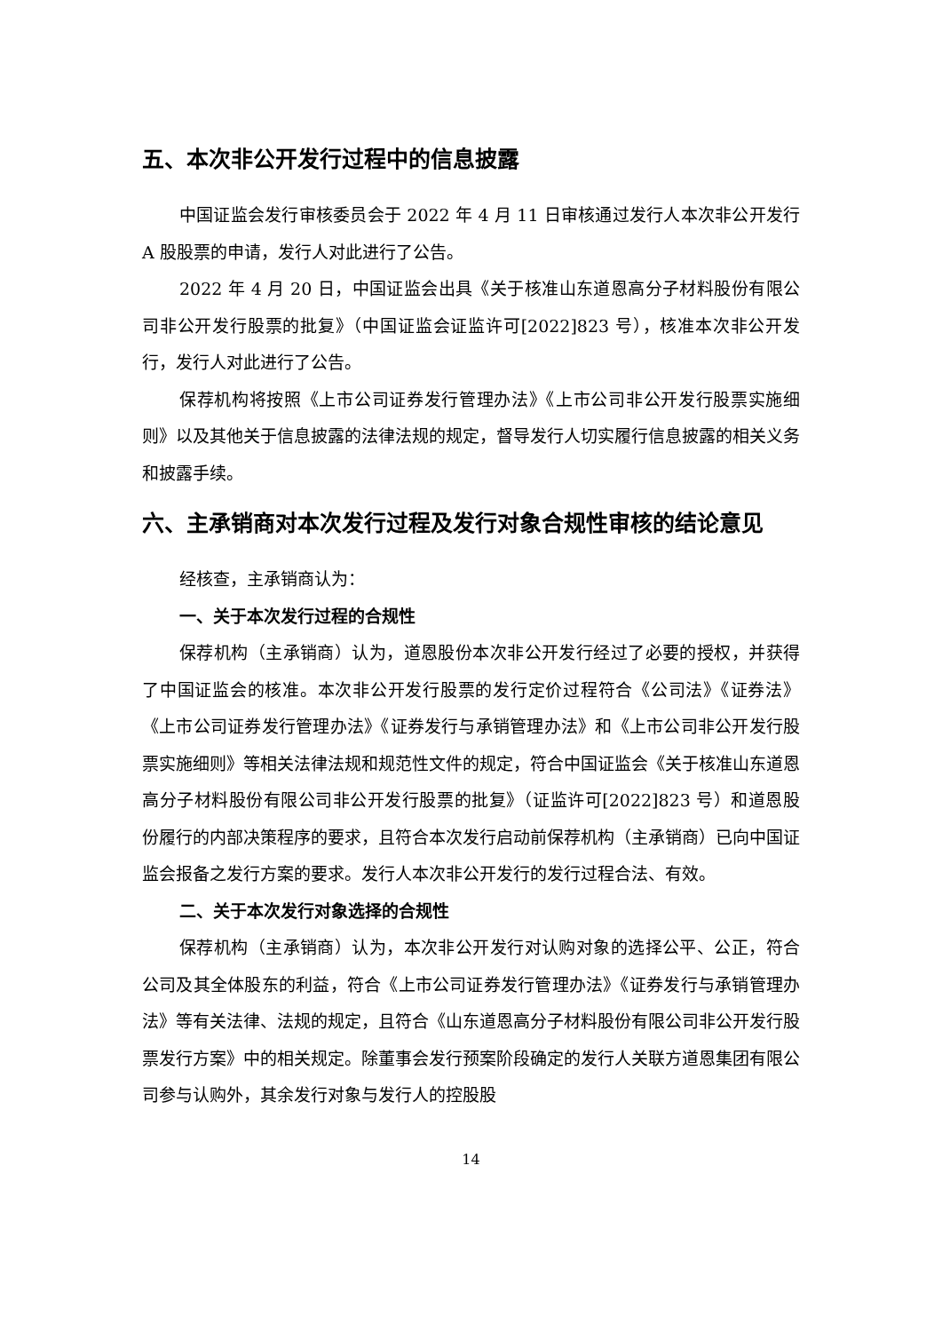五、本次非公开发行过程中的信息披露
中国证监会发行审核委员会于 2022 年 4 月 11 日审核通过发行人本次非公开发行 A 股股票的申请，发行人对此进行了公告。
2022 年 4 月 20 日，中国证监会出具《关于核准山东道恩高分子材料股份有限公司非公开发行股票的批复》（中国证监会证监许可[2022]823 号），核准本次非公开发行，发行人对此进行了公告。
保荐机构将按照《上市公司证券发行管理办法》《上市公司非公开发行股票实施细则》以及其他关于信息披露的法律法规的规定，督导发行人切实履行信息披露的相关义务和披露手续。
六、主承销商对本次发行过程及发行对象合规性审核的结论意见
经核查，主承销商认为：
一、关于本次发行过程的合规性
保荐机构（主承销商）认为，道恩股份本次非公开发行经过了必要的授权，并获得了中国证监会的核准。本次非公开发行股票的发行定价过程符合《公司法》《证券法》《上市公司证券发行管理办法》《证券发行与承销管理办法》和《上市公司非公开发行股票实施细则》等相关法律法规和规范性文件的规定，符合中国证监会《关于核准山东道恩高分子材料股份有限公司非公开发行股票的批复》（证监许可[2022]823 号）和道恩股份履行的内部决策程序的要求，且符合本次发行启动前保荐机构（主承销商）已向中国证监会报备之发行方案的要求。发行人本次非公开发行的发行过程合法、有效。
二、关于本次发行对象选择的合规性
保荐机构（主承销商）认为，本次非公开发行对认购对象的选择公平、公正，符合公司及其全体股东的利益，符合《上市公司证券发行管理办法》《证券发行与承销管理办法》等有关法律、法规的规定，且符合《山东道恩高分子材料股份有限公司非公开发行股票发行方案》中的相关规定。除董事会发行预案阶段确定的发行人关联方道恩集团有限公司参与认购外，其余发行对象与发行人的控股股
14